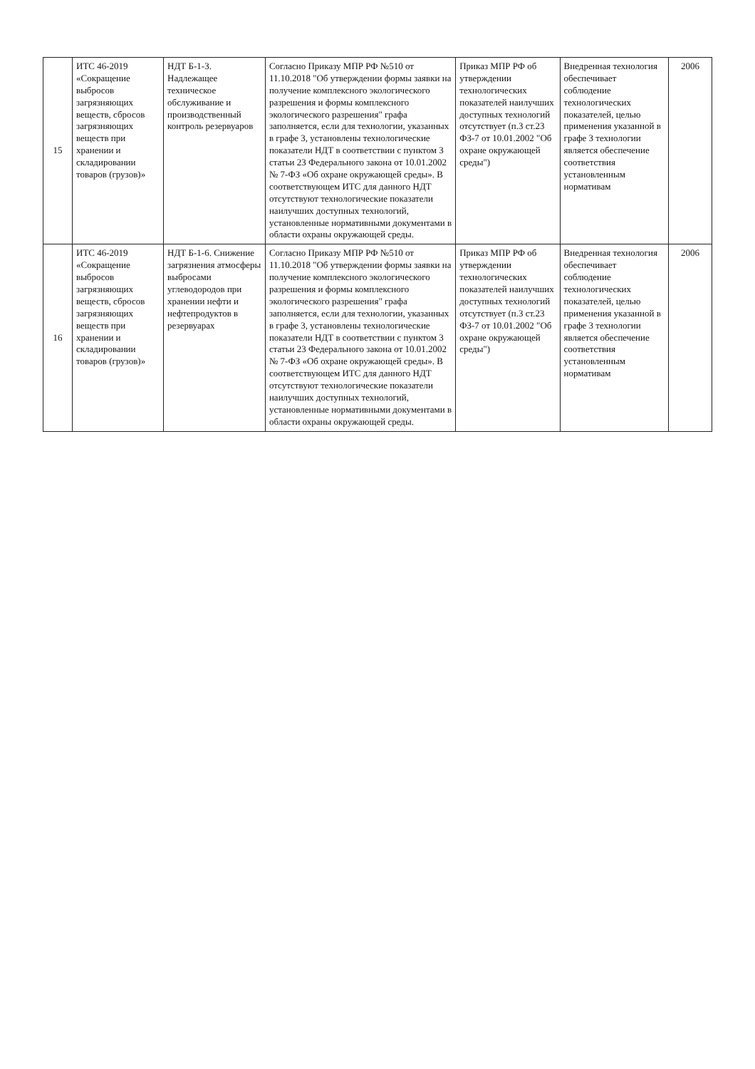| 15 | ИТС 46-2019 «Сокращение выбросов загрязняющих веществ, сбросов загрязняющих веществ при хранении и складировании товаров (грузов)» | НДТ Б-1-3. Надлежащее техническое обслуживание и производственный контроль резервуаров | Согласно Приказу МПР РФ №510 от 11.10.2018 "Об утверждении формы заявки на получение комплексного экологического разрешения и формы комплексного экологического разрешения" графа заполняется, если для технологии, указанных в графе 3, установлены технологические показатели НДТ в соответствии с пунктом 3 статьи 23 Федерального закона от 10.01.2002 № 7-ФЗ «Об охране окружающей среды». В соответствующем ИТС для данного НДТ отсутствуют технологические показатели наилучших доступных технологий, установленные нормативными документами в области охраны окружающей среды. | Приказ МПР РФ об утверждении технологических показателей наилучших доступных технологий отсутствует (п.3 ст.23 ФЗ-7 от 10.01.2002 "Об охране окружающей среды") | Внедренная технология обеспечивает соблюдение технологических показателей, целью применения указанной в графе 3 технологии является обеспечение соответствия установленным нормативам | 2006 |
| 16 | ИТС 46-2019 «Сокращение выбросов загрязняющих веществ, сбросов загрязняющих веществ при хранении и складировании товаров (грузов)» | НДТ Б-1-6. Снижение загрязнения атмосферы выбросами углеводородов при хранении нефти и нефтепродуктов в резервуарах | Согласно Приказу МПР РФ №510 от 11.10.2018 "Об утверждении формы заявки на получение комплексного экологического разрешения и формы комплексного экологического разрешения" графа заполняется, если для технологии, указанных в графе 3, установлены технологические показатели НДТ в соответствии с пунктом 3 статьи 23 Федерального закона от 10.01.2002 № 7-ФЗ «Об охране окружающей среды». В соответствующем ИТС для данного НДТ отсутствуют технологические показатели наилучших доступных технологий, установленные нормативными документами в области охраны окружающей среды. | Приказ МПР РФ об утверждении технологических показателей наилучших доступных технологий отсутствует (п.3 ст.23 ФЗ-7 от 10.01.2002 "Об охране окружающей среды") | Внедренная технология обеспечивает соблюдение технологических показателей, целью применения указанной в графе 3 технологии является обеспечение соответствия установленным нормативам | 2006 |